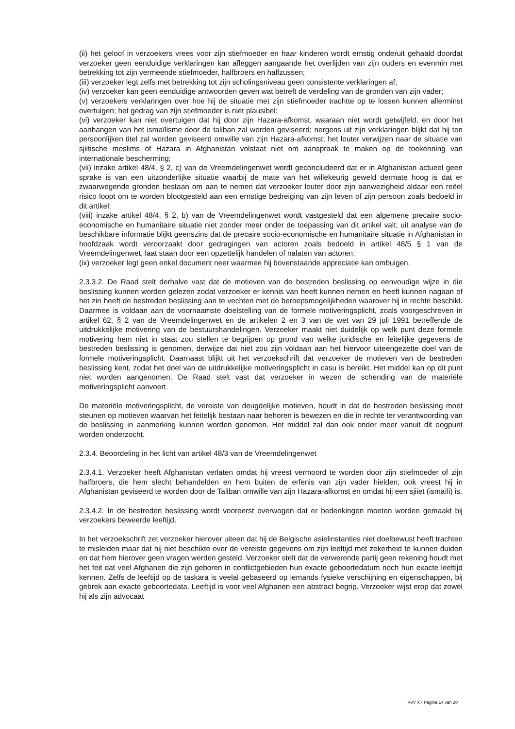(ii) het geloof in verzoekers vrees voor zijn stiefmoeder en haar kinderen wordt ernstig onderuit gehaald doordat verzoeker geen eenduidige verklaringen kan afleggen aangaande het overlijden van zijn ouders en evenmin met betrekking tot zijn vermeende stiefmoeder, halfbroers en halfzussen;
(iii) verzoeker legt zelfs met betrekking tot zijn scholingsniveau geen consistente verklaringen af;
(iv) verzoeker kan geen eenduidige antwoorden geven wat betreft de verdeling van de gronden van zijn vader;
(v) verzoekers verklaringen over hoe hij de situatie met zijn stiefmoeder trachtte op te lossen kunnen allerminst overtuigen; het gedrag van zijn stiefmoeder is niet plausibel;
(vi) verzoeker kan niet overtuigen dat hij door zijn Hazara-afkomst, waaraan niet wordt getwijfeld, en door het aanhangen van het ismaïlisme door de taliban zal worden geviseerd; nergens uit zijn verklaringen blijkt dat hij ten persoonlijken titel zal worden geviseerd omwille van zijn Hazara-afkomst; het louter verwijzen naar de situatie van sjiitische moslims of Hazara in Afghanistan volstaat niet om aanspraak te maken op de toekenning van internationale bescherming;
(vii) inzake artikel 48/4, § 2, c) van de Vreemdelingenwet wordt geconcludeerd dat er in Afghanistan actueel geen sprake is van een uitzonderlijke situatie waarbij de mate van het willekeurig geweld dermate hoog is dat er zwaarwegende gronden bestaan om aan te nemen dat verzoeker louter door zijn aanwezigheid aldaar een reëel risico loopt om te worden blootgesteld aan een ernstige bedreiging van zijn leven of zijn persoon zoals bedoeld in dit artikel;
(viii) inzake artikel 48/4, § 2, b) van de Vreemdelingenwet wordt vastgesteld dat een algemene precaire socio-economische en humanitaire situatie niet zonder meer onder de toepassing van dit artikel valt; uit analyse van de beschikbare informatie blijkt geenszins dat de precaire socio-economische en humanitaire situatie in Afghanistan in hoofdzaak wordt veroorzaakt door gedragingen van actoren zoals bedoeld in artikel 48/5 § 1 van de Vreemdelingenwet, laat staan door een opzettelijk handelen of nalaten van actoren;
(ix) verzoeker legt geen enkel document neer waarmee hij bovenstaande appreciatie kan ombuigen.
2.3.3.2. De Raad stelt derhalve vast dat de motieven van de bestreden beslissing op eenvoudige wijze in die beslissing kunnen worden gelezen zodat verzoeker er kennis van heeft kunnen nemen en heeft kunnen nagaan of het zin heeft de bestreden beslissing aan te vechten met de beroepsmogelijkheden waarover hij in rechte beschikt. Daarmee is voldaan aan de voornaamste doelstelling van de formele motiveringsplicht, zoals voorgeschreven in artikel 62, § 2 van de Vreemdelingenwet en de artikelen 2 en 3 van de wet van 29 juli 1991 betreffende de uitdrukkelijke motivering van de bestuurshandelingen. Verzoeker maakt niet duidelijk op welk punt deze formele motivering hem niet in staat zou stellen te begrijpen op grond van welke juridische en feitelijke gegevens de bestreden beslissing is genomen, derwijze dat niet zou zijn voldaan aan het hiervoor uiteengezette doel van de formele motiveringsplicht. Daarnaast blijkt uit het verzoekschrift dat verzoeker de motieven van de bestreden beslissing kent, zodat het doel van de uitdrukkelijke motiveringsplicht in casu is bereikt. Het middel kan op dit punt niet worden aangenomen. De Raad stelt vast dat verzoeker in wezen de schending van de materiële motiveringsplicht aanvoert.
De materiële motiveringsplicht, de vereiste van deugdelijke motieven, houdt in dat de bestreden beslissing moet steunen op motieven waarvan het feitelijk bestaan naar behoren is bewezen en die in rechte ter verantwoording van de beslissing in aanmerking kunnen worden genomen. Het middel zal dan ook onder meer vanuit dit oogpunt worden onderzocht.
2.3.4. Beoordeling in het licht van artikel 48/3 van de Vreemdelingenwet
2.3.4.1. Verzoeker heeft Afghanistan verlaten omdat hij vreest vermoord te worden door zijn stiefmoeder of zijn halfbroers, die hem slecht behandelden en hem buiten de erfenis van zijn vader hielden; ook vreest hij in Afghanistan geviseerd te worden door de Taliban omwille van zijn Hazara-afkomst en omdat hij een sjiiet (ismaïli) is.
2.3.4.2. In de bestreden beslissing wordt vooreerst overwogen dat er bedenkingen moeten worden gemaakt bij verzoekers beweerde leeftijd.
In het verzoekschrift zet verzoeker hierover uiteen dat hij de Belgische asielinstanties niet doelbewust heeft trachten te misleiden maar dat hij niet beschikte over de vereiste gegevens om zijn leeftijd met zekerheid te kunnen duiden en dat hem hierover geen vragen werden gesteld. Verzoeker stelt dat de verwerende partij geen rekening houdt met het feit dat veel Afghanen die zijn geboren in conflictgebieden hun exacte geboortedatum noch hun exacte leeftijd kennen. Zelfs de leeftijd op de taskara is veelal gebaseerd op iemands fysieke verschijning en eigenschappen, bij gebrek aan exacte geboortedata. Leeftijd is voor veel Afghanen een abstract begrip. Verzoeker wijst erop dat zowel hij als zijn advocaat
RvV X - Pagina 14 van 20